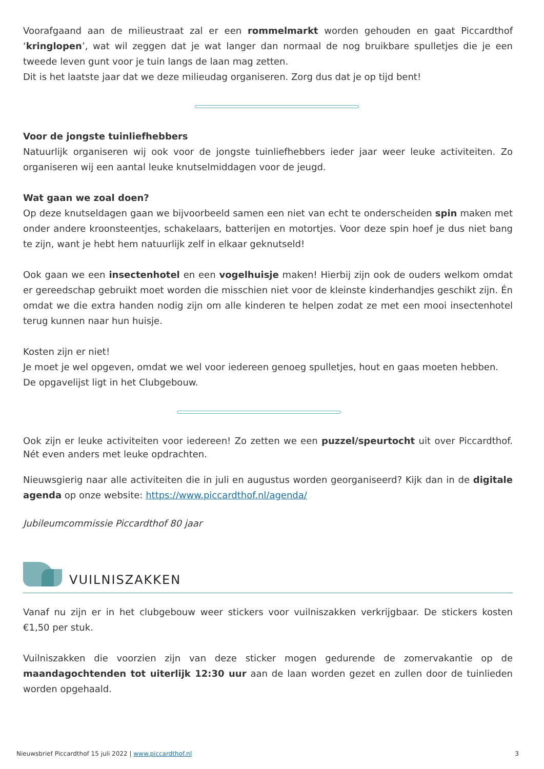Voorafgaand aan de milieustraat zal er een rommelmarkt worden gehouden en gaat Piccardthof ‘kringlopen’, wat wil zeggen dat je wat langer dan normaal de nog bruikbare spulletjes die je een tweede leven gunt voor je tuin langs de laan mag zetten.
Dit is het laatste jaar dat we deze milieudag organiseren. Zorg dus dat je op tijd bent!
Voor de jongste tuinliefhebbers
Natuurlijk organiseren wij ook voor de jongste tuinliefhebbers ieder jaar weer leuke activiteiten. Zo organiseren wij een aantal leuke knutselmiddagen voor de jeugd.
Wat gaan we zoal doen?
Op deze knutseldagen gaan we bijvoorbeeld samen een niet van echt te onderscheiden spin maken met onder andere kroonsteentjes, schakelaars, batterijen en motortjes. Voor deze spin hoef je dus niet bang te zijn, want je hebt hem natuurlijk zelf in elkaar geknutseld!
Ook gaan we een insectenhotel en een vogelhuisje maken! Hierbij zijn ook de ouders welkom omdat er gereedschap gebruikt moet worden die misschien niet voor de kleinste kinderhandjes geschikt zijn. Én omdat we die extra handen nodig zijn om alle kinderen te helpen zodat ze met een mooi insectenhotel terug kunnen naar hun huisje.
Kosten zijn er niet!
Je moet je wel opgeven, omdat we wel voor iedereen genoeg spulletjes, hout en gaas moeten hebben.
De opgavelijst ligt in het Clubgebouw.
Ook zijn er leuke activiteiten voor iedereen! Zo zetten we een puzzel/speurtocht uit over Piccardthof. Nét even anders met leuke opdrachten.
Nieuwsgierig naar alle activiteiten die in juli en augustus worden georganiseerd? Kijk dan in de digitale agenda op onze website: https://www.piccardthof.nl/agenda/
Jubileumcommissie Piccardthof 80 jaar
VUILNISZAKKEN
Vanaf nu zijn er in het clubgebouw weer stickers voor vuilniszakken verkrijgbaar. De stickers kosten €1,50 per stuk.
Vuilniszakken die voorzien zijn van deze sticker mogen gedurende de zomervakantie op de maandagochtenden tot uiterlijk 12:30 uur aan de laan worden gezet en zullen door de tuinlieden worden opgehaald.
Nieuwsbrief Piccardthof 15 juli 2022 | www.piccardthof.nl 3